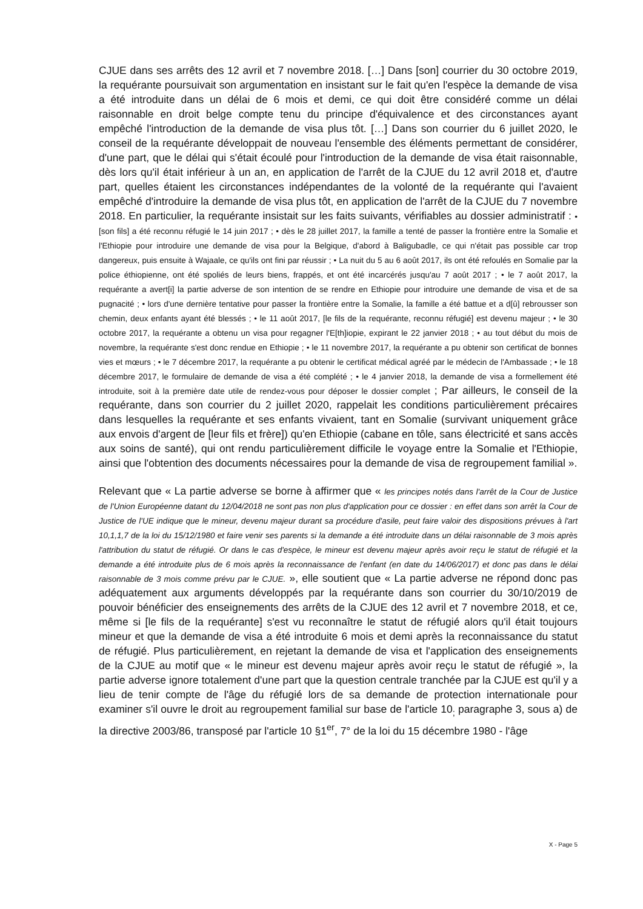CJUE dans ses arrêts des 12 avril et 7 novembre 2018. […] Dans [son] courrier du 30 octobre 2019, la requérante poursuivait son argumentation en insistant sur le fait qu'en l'espèce la demande de visa a été introduite dans un délai de 6 mois et demi, ce qui doit être considéré comme un délai raisonnable en droit belge compte tenu du principe d'équivalence et des circonstances ayant empêché l'introduction de la demande de visa plus tôt. […] Dans son courrier du 6 juillet 2020, le conseil de la requérante développait de nouveau l'ensemble des éléments permettant de considérer, d'une part, que le délai qui s'était écoulé pour l'introduction de la demande de visa était raisonnable, dès lors qu'il était inférieur à un an, en application de l'arrêt de la CJUE du 12 avril 2018 et, d'autre part, quelles étaient les circonstances indépendantes de la volonté de la requérante qui l'avaient empêché d'introduire la demande de visa plus tôt, en application de l'arrêt de la CJUE du 7 novembre 2018. En particulier, la requérante insistait sur les faits suivants, vérifiables au dossier administratif : • [son fils] a été reconnu réfugié le 14 juin 2017 ; • dès le 28 juillet 2017, la famille a tenté de passer la frontière entre la Somalie et l'Ethiopie pour introduire une demande de visa pour la Belgique, d'abord à Baligubadle, ce qui n'était pas possible car trop dangereux, puis ensuite à Wajaale, ce qu'ils ont fini par réussir ; • La nuit du 5 au 6 août 2017, ils ont été refoulés en Somalie par la police éthiopienne, ont été spoliés de leurs biens, frappés, et ont été incarcérés jusqu'au 7 août 2017 ; • le 7 août 2017, la requérante a avert[i] la partie adverse de son intention de se rendre en Ethiopie pour introduire une demande de visa et de sa pugnacité ; • lors d'une dernière tentative pour passer la frontière entre la Somalie, la famille a été battue et a d[û] rebrousser son chemin, deux enfants ayant été blessés ; • le 11 août 2017, [le fils de la requérante, reconnu réfugié] est devenu majeur ; • le 30 octobre 2017, la requérante a obtenu un visa pour regagner l'E[th]iopie, expirant le 22 janvier 2018 ; • au tout début du mois de novembre, la requérante s'est donc rendue en Ethiopie ; • le 11 novembre 2017, la requérante a pu obtenir son certificat de bonnes vies et mœurs ; • le 7 décembre 2017, la requérante a pu obtenir le certificat médical agréé par le médecin de l'Ambassade ; • le 18 décembre 2017, le formulaire de demande de visa a été complété ; • le 4 janvier 2018, la demande de visa a formellement été introduite, soit à la première date utile de rendez-vous pour déposer le dossier complet ; Par ailleurs, le conseil de la requérante, dans son courrier du 2 juillet 2020, rappelait les conditions particulièrement précaires dans lesquelles la requérante et ses enfants vivaient, tant en Somalie (survivant uniquement grâce aux envois d'argent de [leur fils et frère]) qu'en Ethiopie (cabane en tôle, sans électricité et sans accès aux soins de santé), qui ont rendu particulièrement difficile le voyage entre la Somalie et l'Ethiopie, ainsi que l'obtention des documents nécessaires pour la demande de visa de regroupement familial ».
Relevant que « La partie adverse se borne à affirmer que « les principes notés dans l'arrêt de la Cour de Justice de l'Union Européenne datant du 12/04/2018 ne sont pas non plus d'application pour ce dossier : en effet dans son arrêt la Cour de Justice de l'UE indique que le mineur, devenu majeur durant sa procédure d'asile, peut faire valoir des dispositions prévues à l'art 10,1,1,7 de la loi du 15/12/1980 et faire venir ses parents si la demande a été introduite dans un délai raisonnable de 3 mois après l'attribution du statut de réfugié. Or dans le cas d'espèce, le mineur est devenu majeur après avoir reçu le statut de réfugié et la demande a été introduite plus de 6 mois après la reconnaissance de l'enfant (en date du 14/06/2017) et donc pas dans le délai raisonnable de 3 mois comme prévu par le CJUE. », elle soutient que « La partie adverse ne répond donc pas adéquatement aux arguments développés par la requérante dans son courrier du 30/10/2019 de pouvoir bénéficier des enseignements des arrêts de la CJUE des 12 avril et 7 novembre 2018, et ce, même si [le fils de la requérante] s'est vu reconnaître le statut de réfugié alors qu'il était toujours mineur et que la demande de visa a été introduite 6 mois et demi après la reconnaissance du statut de réfugié. Plus particulièrement, en rejetant la demande de visa et l'application des enseignements de la CJUE au motif que « le mineur est devenu majeur après avoir reçu le statut de réfugié », la partie adverse ignore totalement d'une part que la question centrale tranchée par la CJUE est qu'il y a lieu de tenir compte de l'âge du réfugié lors de sa demande de protection internationale pour examiner s'il ouvre le droit au regroupement familial sur base de l'article 10<sub>;</sub> paragraphe 3, sous a) de la directive 2003/86, transposé par l'article 10 §1<sup>er</sup>, 7° de la loi du 15 décembre 1980 - l'âge
X - Page 5